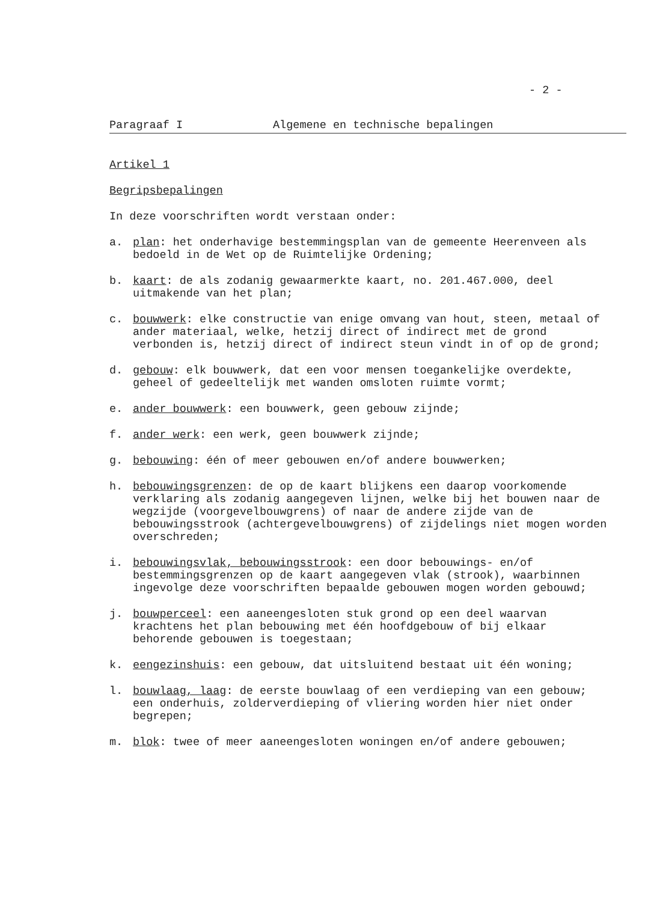- 2 -
Paragraaf I Algemene en technische bepalingen
Artikel 1
Begripsbepalingen
In deze voorschriften wordt verstaan onder:
a. plan: het onderhavige bestemmingsplan van de gemeente Heerenveen als bedoeld in de Wet op de Ruimtelijke Ordening;
b. kaart: de als zodanig gewaarmerkte kaart, no. 201.467.000, deel uitmakende van het plan;
c. bouwwerk: elke constructie van enige omvang van hout, steen, metaal of ander materiaal, welke, hetzij direct of indirect met de grond verbonden is, hetzij direct of indirect steun vindt in of op de grond;
d. gebouw: elk bouwwerk, dat een voor mensen toegankelijke overdekte, geheel of gedeeltelijk met wanden omsloten ruimte vormt;
e. ander bouwwerk: een bouwwerk, geen gebouw zijnde;
f. ander werk: een werk, geen bouwwerk zijnde;
g. bebouwing: één of meer gebouwen en/of andere bouwwerken;
h. bebouwingsgrenzen: de op de kaart blijkens een daarop voorkomende verklaring als zodanig aangegeven lijnen, welke bij het bouwen naar de wegzijde (voorgevelbouwgrens) of naar de andere zijde van de bebouwingsstrook (achtergevelbouwgrens) of zijdelings niet mogen worden overschreden;
i. bebouwingsvlak, bebouwingsstrook: een door bebouwings- en/of bestemmingsgrenzen op de kaart aangegeven vlak (strook), waarbinnen ingevolge deze voorschriften bepaalde gebouwen mogen worden gebouwd;
j. bouwperceel: een aaneengesloten stuk grond op een deel waarvan krachtens het plan bebouwing met één hoofdgebouw of bij elkaar behorende gebouwen is toegestaan;
k. eengezinshuis: een gebouw, dat uitsluitend bestaat uit één woning;
l. bouwlaag, laag: de eerste bouwlaag of een verdieping van een gebouw; een onderhuis, zolderverdieping of vliering worden hier niet onder begrepen;
m. blok: twee of meer aaneengesloten woningen en/of andere gebouwen;